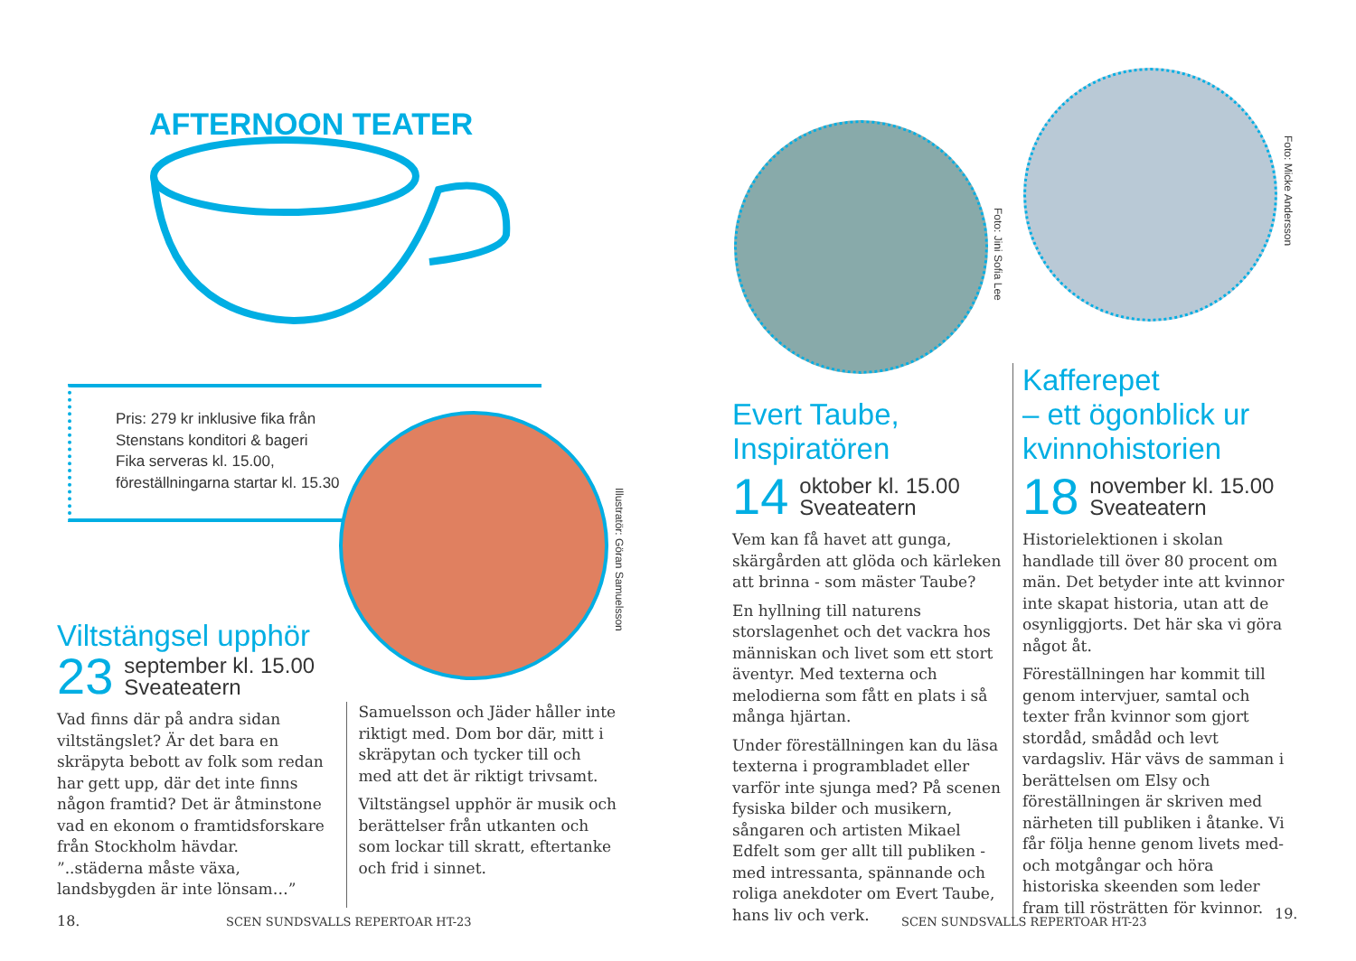AFTERNOON TEATER
Pris: 279 kr inklusive fika från
Stenstans konditori & bageri
Fika serveras kl. 15.00,
föreställningarna startar kl. 15.30
Illustratör: Göran Samuelsson
Viltstängsel upphör
23 september kl. 15.00
Sveateatern
Vad finns där på andra sidan viltstängslet? Är det bara en skräpyta bebott av folk som redan har gett upp, där det inte finns någon framtid? Det är åtminstone vad en ekonom o framtidsforskare från Stockholm hävdar. ”..städerna måste växa, landsbygden är inte lönsam…”
Samuelsson och Jäder håller inte riktigt med. Dom bor där, mitt i skräpytan och tycker till och med att det är riktigt trivsamt.
Viltstängsel upphör är musik och berättelser från utkanten och som lockar till skratt, eftertanke och frid i sinnet.
18.
SCEN SUNDSVALLS REPERTOAR HT-23
Foto: Jini Sofia Lee
Foto: Micke Andersson
Evert Taube,
Inspiratören
14 oktober kl. 15.00
Sveateatern
Vem kan få havet att gunga, skärgården att glöda och kärleken att brinna - som mäster Taube?
En hyllning till naturens storslagenhet och det vackra hos människan och livet som ett stort äventyr. Med texterna och melodierna som fått en plats i så många hjärtan.
Under föreställningen kan du läsa texterna i programbladet eller varför inte sjunga med? På scenen fysiska bilder och musikern, sångaren och artisten Mikael Edfelt som ger allt till publiken - med intressanta, spännande och roliga anekdoter om Evert Taube, hans liv och verk.
Kafferepet
– ett ögonblick ur
kvinnohistorien
18 november kl. 15.00
Sveateatern
Historielektionen i skolan handlade till över 80 procent om män. Det betyder inte att kvinnor inte skapat historia, utan att de osynliggjorts. Det här ska vi göra något åt.
Föreställningen har kommit till genom intervjuer, samtal och texter från kvinnor som gjort stordåd, smådåd och levt vardagsliv. Här vävs de samman i berättelsen om Elsy och föreställningen är skriven med närheten till publiken i åtanke. Vi får följa henne genom livets med- och motgångar och höra historiska skeenden som leder fram till rösträtten för kvinnor.
SCEN SUNDSVALLS REPERTOAR HT-23
19.